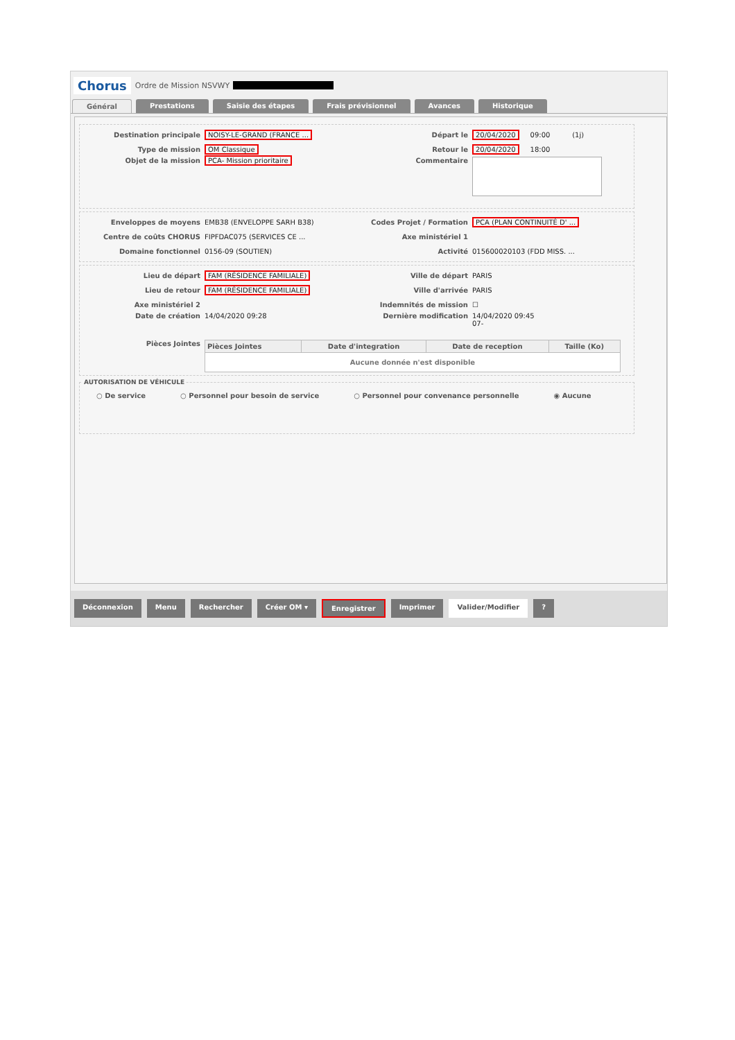Chorus Ordre de Mission NSVWY
Général Prestations Saisie des étapes Frais prévisionnel Avances Historique
Destination principale NOISY-LE-GRAND (FRANCE ... Départ le 20/04/2020 09:00 (1j)
Type de mission OM Classique Retour le 20/04/2020 18:00
Objet de la mission PCA- Mission prioritaire Commentaire
Enveloppes de moyens EMB38 (ENVELOPPE SARH B38) Codes Projet / Formation PCA (PLAN CONTINUITÉ D' ...
Centre de coûts CHORUS FIPFDAC075 (SERVICES CE ... Axe ministériel 1
Domaine fonctionnel 0156-09 (SOUTIEN) Activité 015600020103 (FDD MISS. ...
Lieu de départ FAM (RÉSIDENCE FAMILIALE) Ville de départ PARIS
Lieu de retour FAM (RÉSIDENCE FAMILIALE) Ville d'arrivée PARIS
Axe ministériel 2 Indemnités de mission ☐
Date de création 14/04/2020 09:28 Dernière modification 14/04/2020 09:45
07-
Pièces Jointes
| Pièces Jointes | Date d'integration | Date de reception | Taille (Ko) |
| --- | --- | --- | --- |
| Aucune donnée n'est disponible | | | |
AUTORISATION DE VÉHICULE
○ De service ○ Personnel pour besoin de service ○ Personnel pour convenance personnelle ◉ Aucune
Déconnexion Menu Rechercher Créer OM ▾ Enregistrer Imprimer Valider/Modifier?